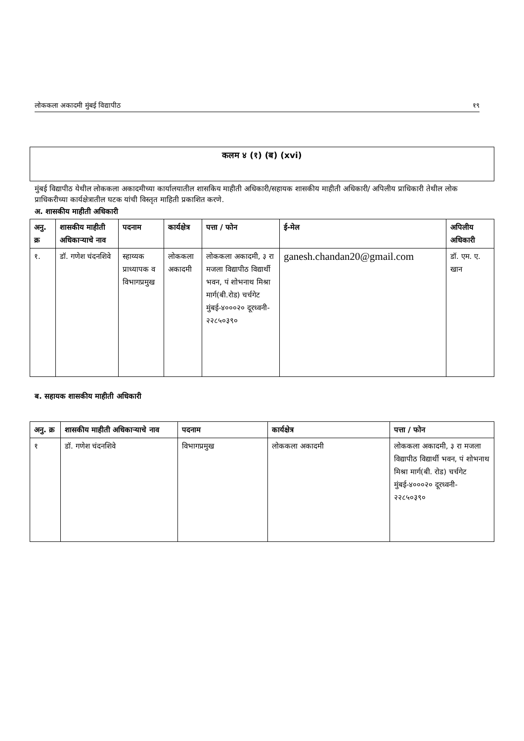लोककला अकादमी मुंबई विद्यापीठ १९
कलम ४ (१) (ब) (xvi)
मुंबई विद्यापीठ येथील लोककला अकादमीच्या कार्यालयातील शासकिय माहीती अधिकारी/सहायक शासकीय माहीती अधिकारी/ अपिलीय प्राधिकारी तेथील लोक प्राधिकरीच्या कार्यक्षेत्रातील घटक यांची विस्तृत माहिती प्रकाशित करणे.
अ. शासकीय माहीती अधिकारी
| अनु. क्र | शासकीय माहीती अधिकाऱ्याचे नाव | पदनाम | कार्यक्षेत्र | पत्ता / फोन | ई-मेल | अपिलीय अधिकारी |
| --- | --- | --- | --- | --- | --- | --- |
| १. | डॉ. गणेश चंदनशिवे | स्हाय्यक प्राध्यापक व विभागप्रमुख | लोककला अकादमी | लोककला अकादमी, ३ रा मजला विद्यापीठ विद्यार्थी भवन, पं शोभनाथ मिश्रा मार्ग(बी.रोड) चर्चगेट मुंबई-४०००२० दूरध्वनी- २२८५०३९० | ganesh.chandan20@gmail.com | डॉ. एम. ए. खान |
ब. सहायक शासकीय माहीती अधिकारी
| अनु. क्र | शासकीय माहीती अधिकाऱ्याचे नाव | पदनाम | कार्यक्षेत्र | पत्ता / फोन |
| --- | --- | --- | --- | --- |
| १ | डॉ. गणेश चंदनशिवे | विभागप्रमुख | लोककला अकादमी | लोककला अकादमी, ३ रा मजला विद्यापीठ विद्यार्थी भवन, पं शोभनाथ मिश्रा मार्ग(बी. रोड) चर्चगेट मुंबई-४०००२० दूरध्वनी- २२८५०३९० |